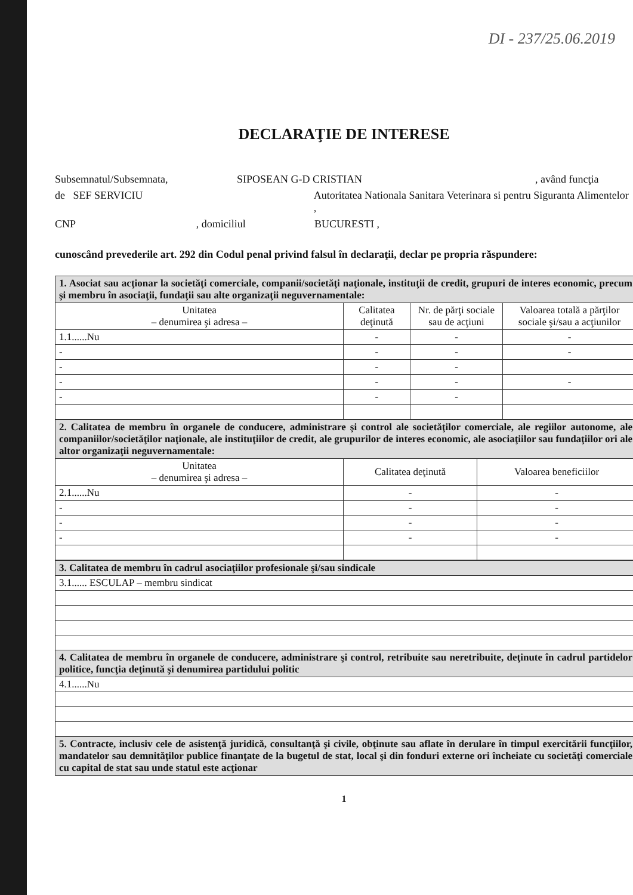DI - 237/25.06.2019
DECLARAŢIE DE INTERESE
Subsemnatul/Subsemnata, SIPOSEAN G-D CRISTIAN, având funcţia
de SEF SERVICIU Autoritatea Nationala Sanitara Veterinara si pentru Siguranta Alimentelor ,
CNP , domiciliul BUCURESTI ,
cunoscând prevederile art. 292 din Codul penal privind falsul în declaraţii, declar pe propria răspundere:
| 1. Asociat sau acţionar la societăţi comerciale, companii/societăţi naţionale, instituţii de credit, grupuri de interes economic, precum şi membru în asociaţii, fundaţii sau alte organizaţii neguvernamentale: | | | |
| Unitatea – denumirea şi adresa – | Calitatea deţinută | Nr. de părţi sociale sau de acţiuni | Valoarea totală a părţilor sociale şi/sau a acţiunilor |
| 1.1......Nu | - | - | - |
| - | - | - | - |
| - | - | - | |
| - | - | - | - |
| - | - | - | |
| 2. Calitatea de membru în organele de conducere, administrare şi control ale societăţilor comerciale, ale regiilor autonome, ale companiilor/societăţilor naţionale, ale instituţiilor de credit, ale grupurilor de interes economic, ale asociaţiilor sau fundaţiilor ori ale altor organizaţii neguvernamentale: | | |
| Unitatea – denumirea şi adresa – | Calitatea deţinută | Valoarea beneficiilor |
| 2.1......Nu | - | - |
| - | - | - |
| - | - | - |
| - | - | - |
| 3. Calitatea de membru în cadrul asociaţiilor profesionale şi/sau sindicale |
| 3.1...... ESCULAP – membru sindicat |
| 4. Calitatea de membru în organele de conducere, administrare şi control, retribuite sau neretribuite, deţinute în cadrul partidelor politice, funcţia deţinută şi denumirea partidului politic |
| 4.1......Nu |
| 5. Contracte, inclusiv cele de asistenţă juridică, consultanţă şi civile, obţinute sau aflate în derulare în timpul exercitării funcţiilor, mandatelor sau demnităţilor publice finanţate de la bugetul de stat, local şi din fonduri externe ori încheiate cu societăţi comerciale cu capital de stat sau unde statul este acţionar |
1